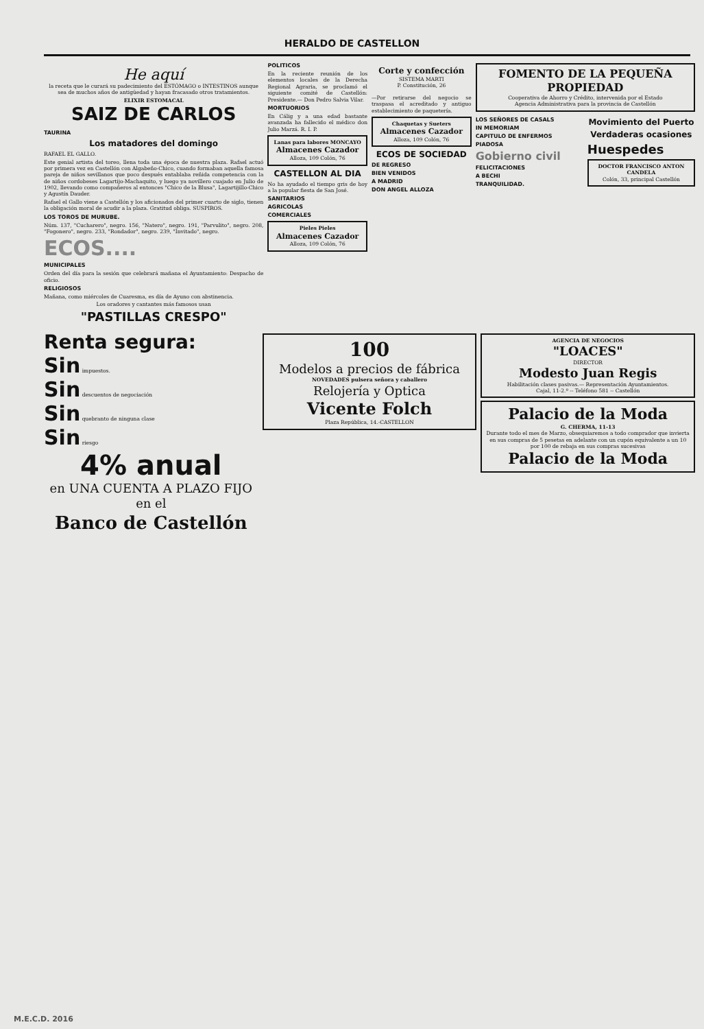HERALDO DE CASTELLON
He aquí
la receta que le curará su padecimiento del ESTÓMAGO o INTESTINOS aunque sea de muchos años de antigüedad y hayan fracasado otros tratamientos.
ELIXIR ESTOMACAL
SAIZ DE CARLOS
TAURINA
Los matadores del domingo
RAFAEL EL GALLO.
Este genial artista del toreo, llena toda una época de nuestra plaza. Rafael actuó por primera vez en Castellón con Algabeño-Chico, cuando formaban aquella famosa pareja de niños sevillanos que poco después entablaba reñida competencia con la de niños cordobeses Lagartijo-Machaquito, y luego ya novillero cuajado en Julio de 1902, llevando como compañeros al entonces "Chico de la Blusa", Lagartijillo-Chico y Agustín Dauder.
Rafael el Gallo viene a Castellón y los aficionados del primer cuarto de siglo, tienen la obligación moral de acudir a la plaza. Gratitud obliga. SUSPIROS.
LOS TOROS DE MURUBE.
Núm. 137, "Cucharero", negro. 156, "Natero", negro. 191, "Parvulito", negro. 208, "Fogonero", negro. 233, "Rondador", negro. 239, "Invitado", negro.
ECOS....
MUNICIPALES
Orden del día para la sesión que celebrará mañana el Ayuntamiento: Despacho de oficio.
RELIGIOSOS
Mañana, como miércoles de Cuaresma, es día de Ayuno con abstinencia.
Los oradores y cantantes más famosos usan
"PASTILLAS CRESPO"
POLITICOS
En la reciente reunión de los elementos locales de la Derecha Regional Agraria, se proclamó el siguiente comité de Castellón: Presidente.— Don Pedro Salvia Vilar.
MORTUORIOS
En Cálig y a una edad bastante avanzada ha fallecido el médico don Julio Marzá. R. I. P.
Lanas para labores MONCAYO
Almacenes Cazador
Alloza, 109 Colón, 76
CASTELLON AL DIA
No ha ayudado el tiempo gris de hoy a la popular fiesta de San José.
SANITARIOS
AGRICOLAS
COMERCIALES
Pieles Pieles
Almacenes Cazador
Alloza, 109 Colón, 76
Corte y confección
SISTEMA MARTI
P. Constitución, 26
—Por retirarse del negocio se traspasa el acreditado y antiguo establecimiento de paquetería.
Chaquetas y Sueters
Almacenes Cazador
Alloza, 109 Colón, 76
ECOS DE SOCIEDAD
DE REGRESO
BIEN VENIDOS
A MADRID
DON ANGEL ALLOZA
FOMENTO DE LA PEQUEÑA PROPIEDAD
Cooperativa de Ahorro y Crédito, intervenida por el Estado
Agencia Administrativa para la provincia de Castellón
LOS SEÑORES DE CASALS
IN MEMORIAM
CAPITULO DE ENFERMOS
PIADOSA
Gobierno civil
FELICITACIONES
A BECHI
TRANQUILIDAD.
Movimiento del Puerto
Verdaderas ocasiones
Huespedes
DOCTOR FRANCISCO ANTON CANDELA
Colón, 33, principal Castellón
Renta segura:
Sin impuestos.
Sin descuentos de negociación
Sin quebranto de ninguna clase
Sin riesgo
4% anual
en UNA CUENTA A PLAZO FIJO
en el
Banco de Castellón
100
Modelos a precios de fábrica
NOVEDADES pulsera señora y caballero
Relojería y Optica
Vicente Folch
Plaza República, 14.-CASTELLON
AGENCIA DE NEGOCIOS
"LOACES"
DIRECTOR
Modesto Juan Regis
Habilitación clases pasivas.— Representación Ayuntamientos.
Cajal, 11-2.º -- Teléfono 581 -- Castellón
Palacio de la Moda
G. CHERMA, 11-13
Durante todo el mes de Marzo, obsequiaremos a todo comprador que invierta en sus compras de 5 pesetas en adelante con un cupón equivalente a un 10 por 100 de rebaja en sus compras sucesivas
Palacio de la Moda
M.E.C.D. 2016